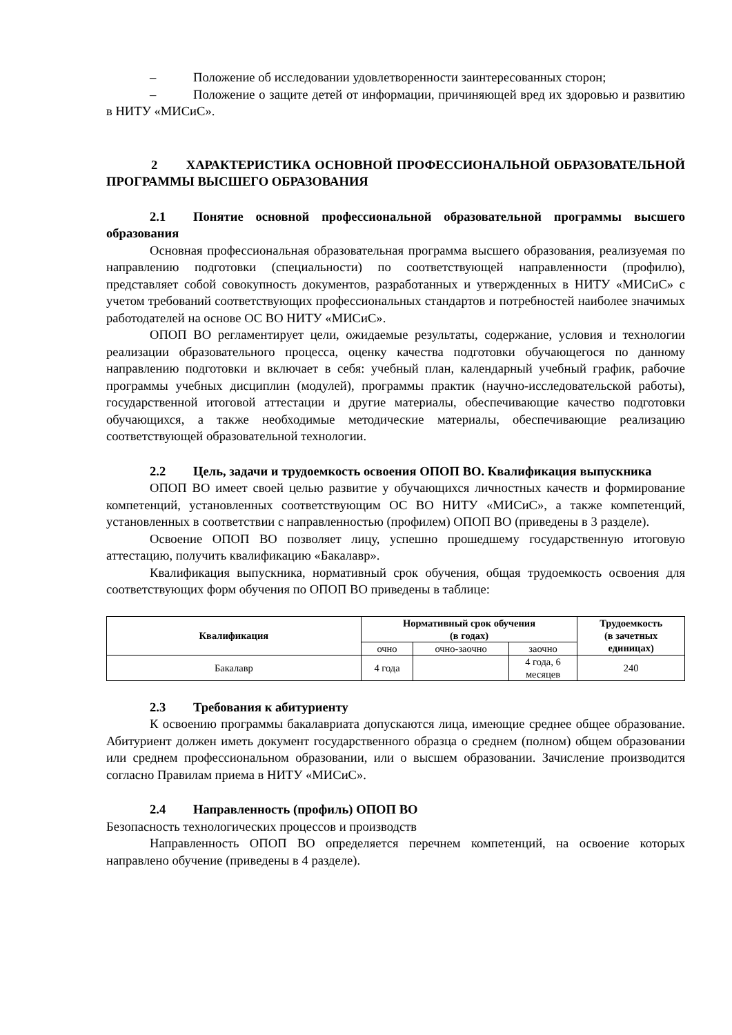– Положение об исследовании удовлетворенности заинтересованных сторон;
– Положение о защите детей от информации, причиняющей вред их здоровью и развитию в НИТУ «МИСиС».
2 ХАРАКТЕРИСТИКА ОСНОВНОЙ ПРОФЕССИОНАЛЬНОЙ ОБРАЗОВАТЕЛЬНОЙ ПРОГРАММЫ ВЫСШЕГО ОБРАЗОВАНИЯ
2.1 Понятие основной профессиональной образовательной программы высшего образования
Основная профессиональная образовательная программа высшего образования, реализуемая по направлению подготовки (специальности) по соответствующей направленности (профилю), представляет собой совокупность документов, разработанных и утвержденных в НИТУ «МИСиС» с учетом требований соответствующих профессиональных стандартов и потребностей наиболее значимых работодателей на основе ОС ВО НИТУ «МИСиС».
ОПОП ВО регламентирует цели, ожидаемые результаты, содержание, условия и технологии реализации образовательного процесса, оценку качества подготовки обучающегося по данному направлению подготовки и включает в себя: учебный план, календарный учебный график, рабочие программы учебных дисциплин (модулей), программы практик (научно-исследовательской работы), государственной итоговой аттестации и другие материалы, обеспечивающие качество подготовки обучающихся, а также необходимые методические материалы, обеспечивающие реализацию соответствующей образовательной технологии.
2.2 Цель, задачи и трудоемкость освоения ОПОП ВО. Квалификация выпускника
ОПОП ВО имеет своей целью развитие у обучающихся личностных качеств и формирование компетенций, установленных соответствующим ОС ВО НИТУ «МИСиС», а также компетенций, установленных в соответствии с направленностью (профилем) ОПОП ВО (приведены в 3 разделе).
Освоение ОПОП ВО позволяет лицу, успешно прошедшему государственную итоговую аттестацию, получить квалификацию «Бакалавр».
Квалификация выпускника, нормативный срок обучения, общая трудоемкость освоения для соответствующих форм обучения по ОПОП ВО приведены в таблице:
| Квалификация | Нормативный срок обучения (в годах) | | | Трудоемкость (в зачетных единицах) |
| --- | --- | --- | --- | --- |
| | очно | очно-заочно | заочно | |
| Бакалавр | 4 года | | 4 года, 6 месяцев | 240 |
2.3 Требования к абитуриенту
К освоению программы бакалавриата допускаются лица, имеющие среднее общее образование. Абитуриент должен иметь документ государственного образца о среднем (полном) общем образовании или среднем профессиональном образовании, или о высшем образовании. Зачисление производится согласно Правилам приема в НИТУ «МИСиС».
2.4 Направленность (профиль) ОПОП ВО
Безопасность технологических процессов и производств
Направленность ОПОП ВО определяется перечнем компетенций, на освоение которых направлено обучение (приведены в 4 разделе).